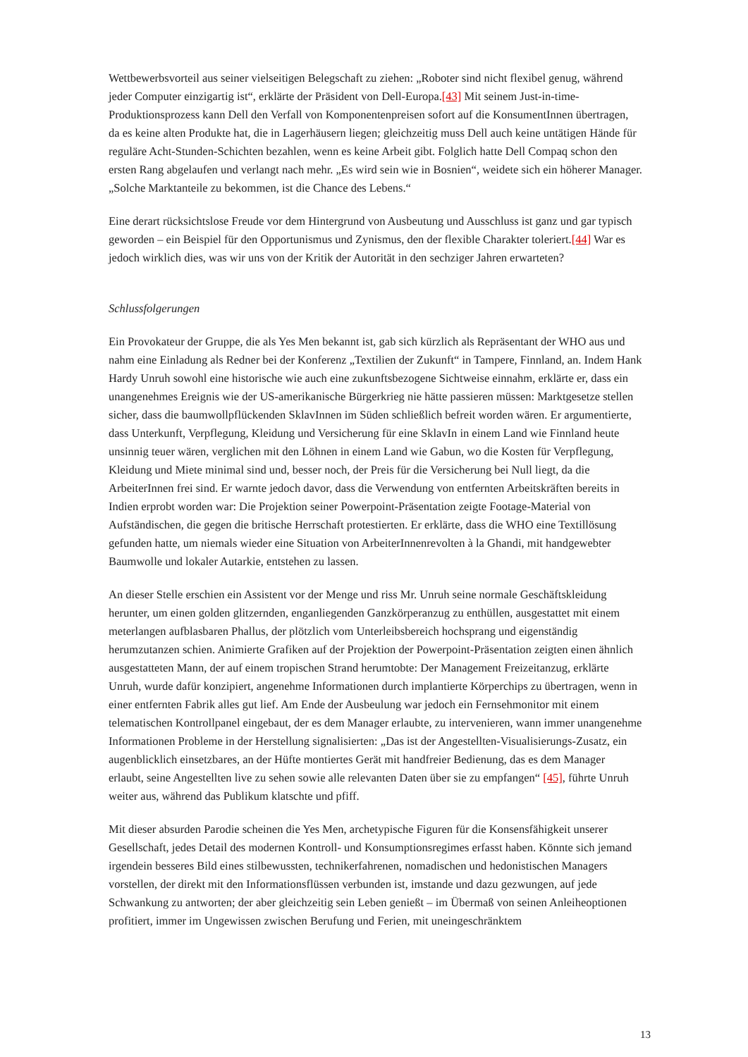Wettbewerbsvorteil aus seiner vielseitigen Belegschaft zu ziehen: „Roboter sind nicht flexibel genug, während jeder Computer einzigartig ist“, erklärte der Präsident von Dell-Europa.[43] Mit seinem Just-in-time-Produktionsprozess kann Dell den Verfall von Komponentenpreisen sofort auf die KonsumentInnen übertragen, da es keine alten Produkte hat, die in Lagerhäusern liegen; gleichzeitig muss Dell auch keine untätigen Hände für reguläre Acht-Stunden-Schichten bezahlen, wenn es keine Arbeit gibt. Folglich hatte Dell Compaq schon den ersten Rang abgelaufen und verlangt nach mehr. „Es wird sein wie in Bosnien“, weidete sich ein höherer Manager. „Solche Marktanteile zu bekommen, ist die Chance des Lebens.“
Eine derart rücksichtslose Freude vor dem Hintergrund von Ausbeutung und Ausschluss ist ganz und gar typisch geworden – ein Beispiel für den Opportunismus und Zynismus, den der flexible Charakter toleriert.[44] War es jedoch wirklich dies, was wir uns von der Kritik der Autorität in den sechziger Jahren erwarteten?
Schlussfolgerungen
Ein Provokateur der Gruppe, die als Yes Men bekannt ist, gab sich kürzlich als Repräsentant der WHO aus und nahm eine Einladung als Redner bei der Konferenz „Textilien der Zukunft“ in Tampere, Finnland, an. Indem Hank Hardy Unruh sowohl eine historische wie auch eine zukunftsbezogene Sichtweise einnahm, erklärte er, dass ein unangenehmes Ereignis wie der US-amerikanische Bürgerkrieg nie hätte passieren müssen: Marktgesetze stellen sicher, dass die baumwollpflückenden SklavInnen im Süden schließlich befreit worden wären. Er argumentierte, dass Unterkunft, Verpflegung, Kleidung und Versicherung für eine SklavIn in einem Land wie Finnland heute unsinnig teuer wären, verglichen mit den Löhnen in einem Land wie Gabun, wo die Kosten für Verpflegung, Kleidung und Miete minimal sind und, besser noch, der Preis für die Versicherung bei Null liegt, da die ArbeiterInnen frei sind. Er warnte jedoch davor, dass die Verwendung von entfernten Arbeitskräften bereits in Indien erprobt worden war: Die Projektion seiner Powerpoint-Präsentation zeigte Footage-Material von Aufständischen, die gegen die britische Herrschaft protestierten. Er erklärte, dass die WHO eine Textillösung gefunden hatte, um niemals wieder eine Situation von ArbeiterInnenrevolten à la Ghandi, mit handgewebter Baumwolle und lokaler Autarkie, entstehen zu lassen.
An dieser Stelle erschien ein Assistent vor der Menge und riss Mr. Unruh seine normale Geschäftskleidung herunter, um einen golden glitzernden, enganliegenden Ganzkörperanzug zu enthüllen, ausgestattet mit einem meterlangen aufblasbaren Phallus, der plötzlich vom Unterleibsbereich hochsprang und eigenständig herumzutanzen schien. Animierte Grafiken auf der Projektion der Powerpoint-Präsentation zeigten einen ähnlich ausgestatteten Mann, der auf einem tropischen Strand herumtobte: Der Management Freizeitanzug, erklärte Unruh, wurde dafür konzipiert, angenehme Informationen durch implantierte Körperchips zu übertragen, wenn in einer entfernten Fabrik alles gut lief. Am Ende der Ausbeulung war jedoch ein Fernsehmonitor mit einem telematischen Kontrollpanel eingebaut, der es dem Manager erlaubte, zu intervenieren, wann immer unangenehme Informationen Probleme in der Herstellung signalisierten: „Das ist der Angestellten-Visualisierungs-Zusatz, ein augenblicklich einsetzbares, an der Hüfte montiertes Gerät mit handfreier Bedienung, das es dem Manager erlaubt, seine Angestellten live zu sehen sowie alle relevanten Daten über sie zu empfangen“ [45], führte Unruh weiter aus, während das Publikum klatschte und pfiff.
Mit dieser absurden Parodie scheinen die Yes Men, archetypische Figuren für die Konsensfähigkeit unserer Gesellschaft, jedes Detail des modernen Kontroll- und Konsumptionsregimes erfasst haben. Könnte sich jemand irgendein besseres Bild eines stilbewussten, technikerfahrenen, nomadischen und hedonistischen Managers vorstellen, der direkt mit den Informationsflüssen verbunden ist, imstande und dazu gezwungen, auf jede Schwankung zu antworten; der aber gleichzeitig sein Leben genießt – im Übermaß von seinen Anleiheoptionen profitiert, immer im Ungewissen zwischen Berufung und Ferien, mit uneingeschränktem
13